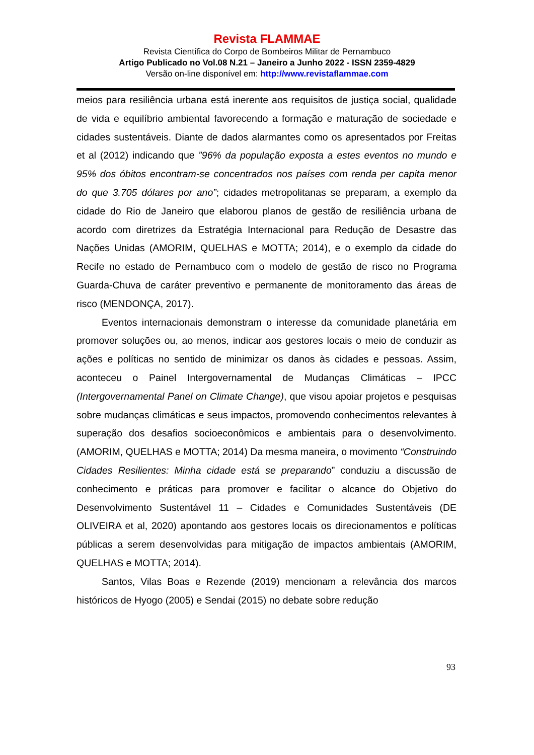Revista FLAMMAE
Revista Científica do Corpo de Bombeiros Militar de Pernambuco
Artigo Publicado no Vol.08 N.21 – Janeiro a Junho 2022 - ISSN 2359-4829
Versão on-line disponível em: http://www.revistaflammae.com
meios para resiliência urbana está inerente aos requisitos de justiça social, qualidade de vida e equilíbrio ambiental favorecendo a formação e maturação de sociedade e cidades sustentáveis. Diante de dados alarmantes como os apresentados por Freitas et al (2012) indicando que ”96% da população exposta a estes eventos no mundo e 95% dos óbitos encontram-se concentrados nos países com renda per capita menor do que 3.705 dólares por ano”; cidades metropolitanas se preparam, a exemplo da cidade do Rio de Janeiro que elaborou planos de gestão de resiliência urbana de acordo com diretrizes da Estratégia Internacional para Redução de Desastre das Nações Unidas (AMORIM, QUELHAS e MOTTA; 2014), e o exemplo da cidade do Recife no estado de Pernambuco com o modelo de gestão de risco no Programa Guarda-Chuva de caráter preventivo e permanente de monitoramento das áreas de risco (MENDONÇA, 2017).
Eventos internacionais demonstram o interesse da comunidade planetária em promover soluções ou, ao menos, indicar aos gestores locais o meio de conduzir as ações e políticas no sentido de minimizar os danos às cidades e pessoas. Assim, aconteceu o Painel Intergovernamental de Mudanças Climáticas – IPCC (Intergovernamental Panel on Climate Change), que visou apoiar projetos e pesquisas sobre mudanças climáticas e seus impactos, promovendo conhecimentos relevantes à superação dos desafios socioeconômicos e ambientais para o desenvolvimento. (AMORIM, QUELHAS e MOTTA; 2014) Da mesma maneira, o movimento “Construindo Cidades Resilientes: Minha cidade está se preparando” conduziu a discussão de conhecimento e práticas para promover e facilitar o alcance do Objetivo do Desenvolvimento Sustentável 11 – Cidades e Comunidades Sustentáveis (DE OLIVEIRA et al, 2020) apontando aos gestores locais os direcionamentos e políticas públicas a serem desenvolvidas para mitigação de impactos ambientais (AMORIM, QUELHAS e MOTTA; 2014).
Santos, Vilas Boas e Rezende (2019) mencionam a relevância dos marcos históricos de Hyogo (2005) e Sendai (2015) no debate sobre redução
93